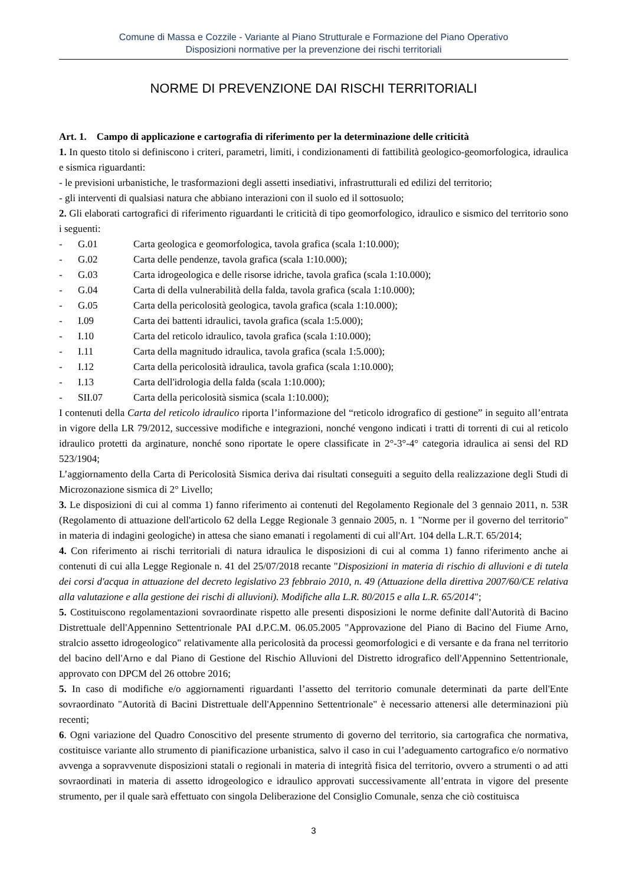Comune di Massa e Cozzile - Variante al Piano Strutturale e Formazione del Piano Operativo
Disposizioni normative per la prevenzione dei rischi territoriali
NORME DI PREVENZIONE DAI RISCHI TERRITORIALI
Art. 1. Campo di applicazione e cartografia di riferimento per la determinazione delle criticità
1. In questo titolo si definiscono i criteri, parametri, limiti, i condizionamenti di fattibilità geologico-geomorfologica, idraulica e sismica riguardanti:
- le previsioni urbanistiche, le trasformazioni degli assetti insediativi, infrastrutturali ed edilizi del territorio;
- gli interventi di qualsiasi natura che abbiano interazioni con il suolo ed il sottosuolo;
2. Gli elaborati cartografici di riferimento riguardanti le criticità di tipo geomorfologico, idraulico e sismico del territorio sono i seguenti:
- G.01 Carta geologica e geomorfologica, tavola grafica (scala 1:10.000);
- G.02 Carta delle pendenze, tavola grafica (scala 1:10.000);
- G.03 Carta idrogeologica e delle risorse idriche, tavola grafica (scala 1:10.000);
- G.04 Carta di della vulnerabilità della falda, tavola grafica (scala 1:10.000);
- G.05 Carta della pericolosità geologica, tavola grafica (scala 1:10.000);
- I.09 Carta dei battenti idraulici, tavola grafica (scala 1:5.000);
- I.10 Carta del reticolo idraulico, tavola grafica (scala 1:10.000);
- I.11 Carta della magnitudo idraulica, tavola grafica (scala 1:5.000);
- I.12 Carta della pericolosità idraulica, tavola grafica (scala 1:10.000);
- I.13 Carta dell'idrologia della falda (scala 1:10.000);
- SII.07 Carta della pericolosità sismica (scala 1:10.000);
I contenuti della Carta del reticolo idraulico riporta l’informazione del “reticolo idrografico di gestione” in seguito all’entrata in vigore della LR 79/2012, successive modifiche e integrazioni, nonché vengono indicati i tratti di torrenti di cui al reticolo idraulico protetti da arginature, nonché sono riportate le opere classificate in 2°-3°-4° categoria idraulica ai sensi del RD 523/1904;
L’aggiornamento della Carta di Pericolosità Sismica deriva dai risultati conseguiti a seguito della realizzazione degli Studi di Microzonazione sismica di 2° Livello;
3. Le disposizioni di cui al comma 1) fanno riferimento ai contenuti del Regolamento Regionale del 3 gennaio 2011, n. 53R (Regolamento di attuazione dell'articolo 62 della Legge Regionale 3 gennaio 2005, n. 1 "Norme per il governo del territorio" in materia di indagini geologiche) in attesa che siano emanati i regolamenti di cui all'Art. 104 della L.R.T. 65/2014;
4. Con riferimento ai rischi territoriali di natura idraulica le disposizioni di cui al comma 1) fanno riferimento anche ai contenuti di cui alla Legge Regionale n. 41 del 25/07/2018 recante "Disposizioni in materia di rischio di alluvioni e di tutela dei corsi d'acqua in attuazione del decreto legislativo 23 febbraio 2010, n. 49 (Attuazione della direttiva 2007/60/CE relativa alla valutazione e alla gestione dei rischi di alluvioni). Modifiche alla L.R. 80/2015 e alla L.R. 65/2014";
5. Costituiscono regolamentazioni sovraordinate rispetto alle presenti disposizioni le norme definite dall'Autorità di Bacino Distrettuale dell'Appennino Settentrionale PAI d.P.C.M. 06.05.2005 "Approvazione del Piano di Bacino del Fiume Arno, stralcio assetto idrogeologico" relativamente alla pericolosità da processi geomorfologici e di versante e da frana nel territorio del bacino dell'Arno e dal Piano di Gestione del Rischio Alluvioni del Distretto idrografico dell'Appennino Settentrionale, approvato con DPCM del 26 ottobre 2016;
5. In caso di modifiche e/o aggiornamenti riguardanti l’assetto del territorio comunale determinati da parte dell'Ente sovraordinato "Autorità di Bacini Distrettuale dell'Appennino Settentrionale" è necessario attenersi alle determinazioni più recenti;
6. Ogni variazione del Quadro Conoscitivo del presente strumento di governo del territorio, sia cartografica che normativa, costituisce variante allo strumento di pianificazione urbanistica, salvo il caso in cui l’adeguamento cartografico e/o normativo avvenga a sopravvenute disposizioni statali o regionali in materia di integrità fisica del territorio, ovvero a strumenti o ad atti sovraordinati in materia di assetto idrogeologico e idraulico approvati successivamente all’entrata in vigore del presente strumento, per il quale sarà effettuato con singola Deliberazione del Consiglio Comunale, senza che ciò costituisca
3